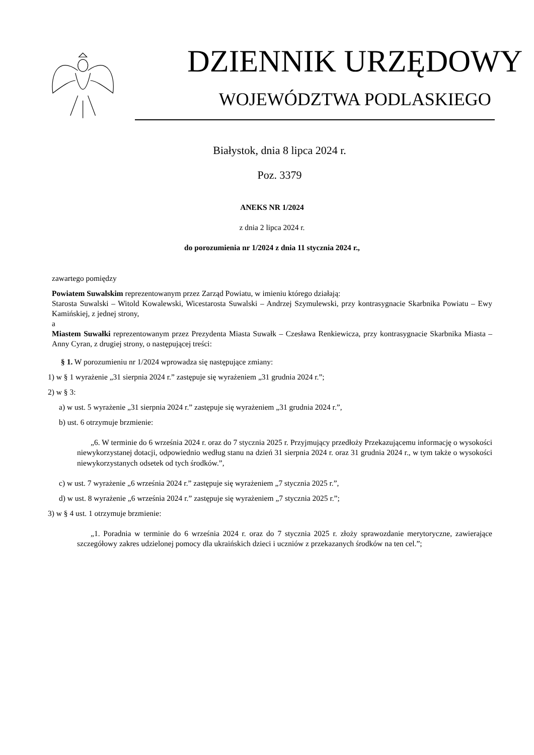DZIENNIK URZĘDOWY
WOJEWÓDZTWA PODLASKIEGO
Białystok, dnia 8 lipca 2024 r.
Poz. 3379
ANEKS NR 1/2024
z dnia 2 lipca 2024 r.
do porozumienia nr 1/2024 z dnia 11 stycznia 2024 r.,
zawartego pomiędzy
Powiatem Suwalskim reprezentowanym przez Zarząd Powiatu, w imieniu którego działają:
Starosta Suwalski – Witold Kowalewski, Wicestarosta Suwalski – Andrzej Szymulewski, przy kontrasygnacie Skarbnika Powiatu – Ewy Kamińskiej, z jednej strony,
a
Miastem Suwałki reprezentowanym przez Prezydenta Miasta Suwałk – Czesława Renkiewicza, przy kontrasygnacie Skarbnika Miasta – Anny Cyran, z drugiej strony, o następującej treści:
§ 1. W porozumieniu nr 1/2024 wprowadza się następujące zmiany:
1) w § 1 wyrażenie „31 sierpnia 2024 r.” zastępuje się wyrażeniem „31 grudnia 2024 r.”;
2) w § 3:
a) w ust. 5 wyrażenie „31 sierpnia 2024 r.” zastępuje się wyrażeniem „31 grudnia 2024 r.”,
b) ust. 6 otrzymuje brzmienie:
„6. W terminie do 6 września 2024 r. oraz do 7 stycznia 2025 r. Przyjmujący przedłoży Przekazującemu informację o wysokości niewykorzystanej dotacji, odpowiednio według stanu na dzień 31 sierpnia 2024 r. oraz 31 grudnia 2024 r., w tym także o wysokości niewykorzystanych odsetek od tych środków.”,
c) w ust. 7 wyrażenie „6 września 2024 r.” zastępuje się wyrażeniem „7 stycznia 2025 r.”,
d) w ust. 8 wyrażenie „6 września 2024 r.” zastępuje się wyrażeniem „7 stycznia 2025 r.”;
3) w § 4 ust. 1 otrzymuje brzmienie:
„1. Poradnia w terminie do 6 września 2024 r. oraz do 7 stycznia 2025 r. złoży sprawozdanie merytoryczne, zawierające szczegółowy zakres udzielonej pomocy dla ukraińskich dzieci i uczniów z przekazanych środków na ten cel.”;